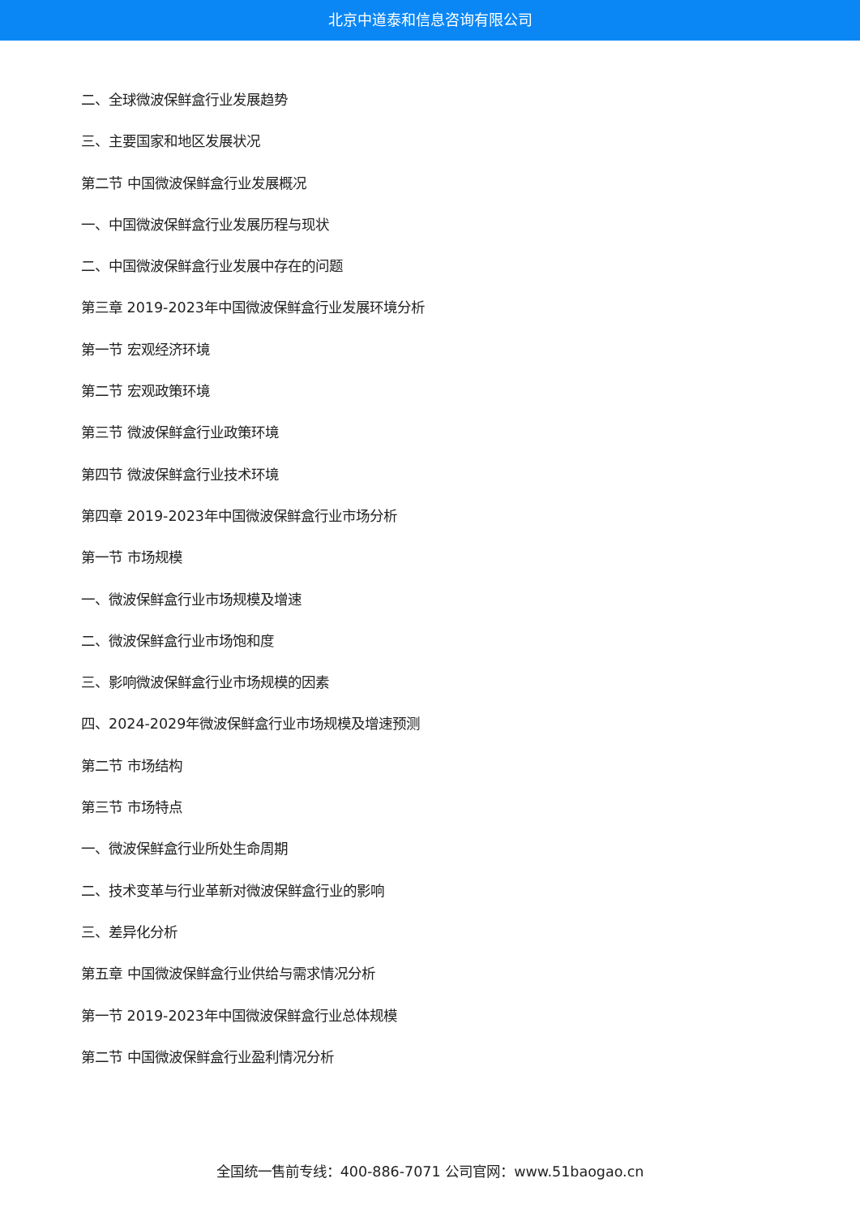北京中道泰和信息咨询有限公司
二、全球微波保鲜盒行业发展趋势
三、主要国家和地区发展状况
第二节 中国微波保鲜盒行业发展概况
一、中国微波保鲜盒行业发展历程与现状
二、中国微波保鲜盒行业发展中存在的问题
第三章 2019-2023年中国微波保鲜盒行业发展环境分析
第一节 宏观经济环境
第二节 宏观政策环境
第三节 微波保鲜盒行业政策环境
第四节 微波保鲜盒行业技术环境
第四章 2019-2023年中国微波保鲜盒行业市场分析
第一节 市场规模
一、微波保鲜盒行业市场规模及增速
二、微波保鲜盒行业市场饱和度
三、影响微波保鲜盒行业市场规模的因素
四、2024-2029年微波保鲜盒行业市场规模及增速预测
第二节 市场结构
第三节 市场特点
一、微波保鲜盒行业所处生命周期
二、技术变革与行业革新对微波保鲜盒行业的影响
三、差异化分析
第五章 中国微波保鲜盒行业供给与需求情况分析
第一节 2019-2023年中国微波保鲜盒行业总体规模
第二节 中国微波保鲜盒行业盈利情况分析
全国统一售前专线：400-886-7071 公司官网：www.51baogao.cn